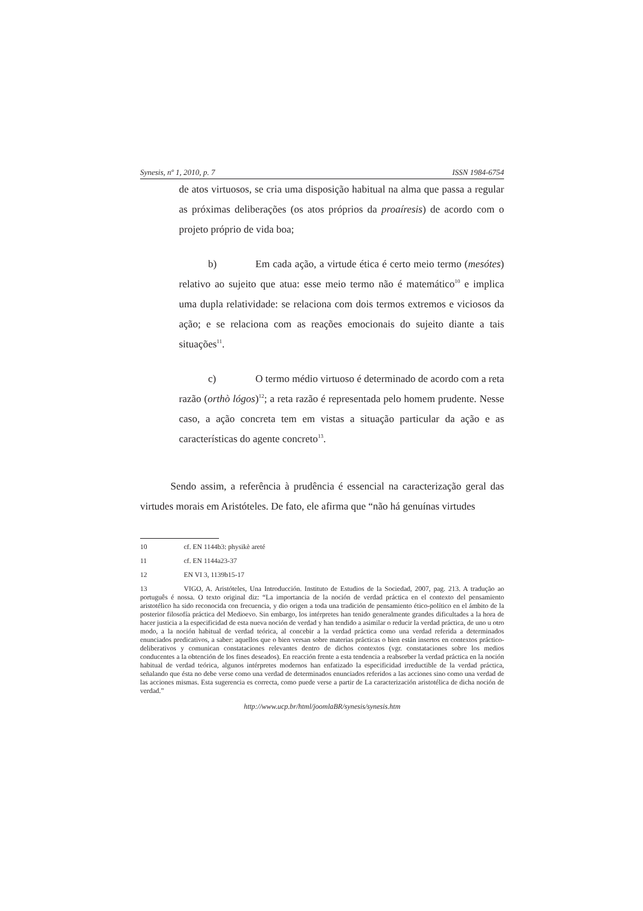Synesis, nº 1, 2010, p. 7 ISSN 1984-6754
de atos virtuosos, se cria uma disposição habitual na alma que passa a regular as próximas deliberações (os atos próprios da proaíresis) de acordo com o projeto próprio de vida boa;
b) Em cada ação, a virtude ética é certo meio termo (mesótes) relativo ao sujeito que atua: esse meio termo não é matemático<sup>10</sup> e implica uma dupla relatividade: se relaciona com dois termos extremos e viciosos da ação; e se relaciona com as reações emocionais do sujeito diante a tais situações<sup>11</sup>.
c) O termo médio virtuoso é determinado de acordo com a reta razão (orthò lógos)<sup>12</sup>; a reta razão é representada pelo homem prudente. Nesse caso, a ação concreta tem em vistas a situação particular da ação e as características do agente concreto<sup>13</sup>.
Sendo assim, a referência à prudência é essencial na caracterização geral das virtudes morais em Aristóteles. De fato, ele afirma que “não há genuínas virtudes
10 cf. EN 1144b3: physikè areté
11 cf. EN 1144a23-37
12 EN VI 3, 1139b15-17
13 VIGO, A. Aristóteles, Una Introducción. Instituto de Estudios de la Sociedad, 2007, pag. 213. A tradução ao português é nossa. O texto original diz: “La importancia de la noción de verdad práctica en el contexto del pensamiento aristotélico ha sido reconocida con frecuencia, y dio origen a toda una tradición de pensamiento ético-político en el ámbito de la posterior filosofía práctica del Medioevo. Sin embargo, los intérpretes han tenido generalmente grandes dificultades a la hora de hacer justicia a la especificidad de esta nueva noción de verdad y han tendido a asimilar o reducir la verdad práctica, de uno u otro modo, a la noción habitual de verdad teórica, al concebir a la verdad práctica como una verdad referida a determinados enunciados predicativos, a saber: aquellos que o bien versan sobre materias prácticas o bien están insertos en contextos práctico-deliberativos y comunican constataciones relevantes dentro de dichos contextos (vgr. constataciones sobre los medios conducentes a la obtención de los fines deseados). En reacción frente a esta tendencia a reabsorber la verdad práctica en la noción habitual de verdad teórica, algunos intérpretes modernos han enfatizado la especificidad irreductible de la verdad práctica, señalando que ésta no debe verse como una verdad de determinados enunciados referidos a las acciones sino como una verdad de las acciones mismas. Esta sugerencia es correcta, como puede verse a partir de La caracterización aristotélica de dicha noción de verdad.”
http://www.ucp.br/html/joomlaBR/synesis/synesis.htm